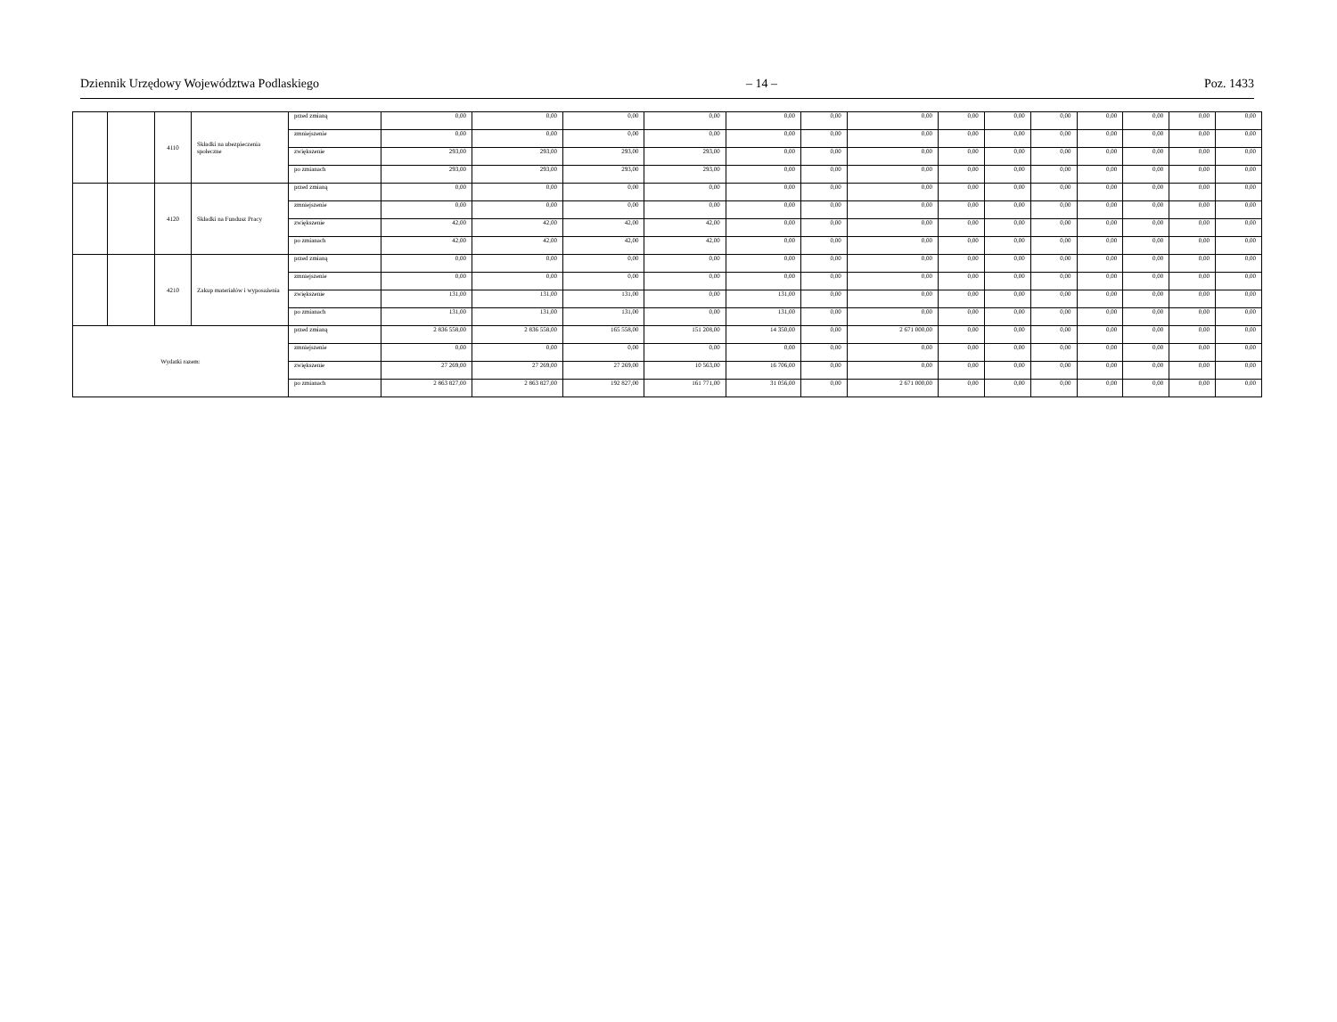Dziennik Urzędowy Województwa Podlaskiego – 14 – Poz. 1433
| | | 4110 | Składki na ubezpieczenia społeczne | przed zmianą | 0,00 | 0,00 | 0,00 | 0,00 | 0,00 | 0,00 | 0,00 | 0,00 | 0,00 | 0,00 | 0,00 | 0,00 | 0,00 | 0,00 |
| | | | | zmniejszenie | 0,00 | 0,00 | 0,00 | 0,00 | 0,00 | 0,00 | 0,00 | 0,00 | 0,00 | 0,00 | 0,00 | 0,00 | 0,00 | 0,00 |
| | | | | zwiększenie | 293,00 | 293,00 | 293,00 | 293,00 | 0,00 | 0,00 | 0,00 | 0,00 | 0,00 | 0,00 | 0,00 | 0,00 | 0,00 | 0,00 |
| | | | | po zmianach | 293,00 | 293,00 | 293,00 | 293,00 | 0,00 | 0,00 | 0,00 | 0,00 | 0,00 | 0,00 | 0,00 | 0,00 | 0,00 | 0,00 |
| | | 4120 | Składki na Fundusz Pracy | przed zmianą | 0,00 | 0,00 | 0,00 | 0,00 | 0,00 | 0,00 | 0,00 | 0,00 | 0,00 | 0,00 | 0,00 | 0,00 | 0,00 | 0,00 |
| | | | | zmniejszenie | 0,00 | 0,00 | 0,00 | 0,00 | 0,00 | 0,00 | 0,00 | 0,00 | 0,00 | 0,00 | 0,00 | 0,00 | 0,00 | 0,00 |
| | | | | zwiększenie | 42,00 | 42,00 | 42,00 | 42,00 | 0,00 | 0,00 | 0,00 | 0,00 | 0,00 | 0,00 | 0,00 | 0,00 | 0,00 | 0,00 |
| | | | | po zmianach | 42,00 | 42,00 | 42,00 | 42,00 | 0,00 | 0,00 | 0,00 | 0,00 | 0,00 | 0,00 | 0,00 | 0,00 | 0,00 | 0,00 |
| | | 4210 | Zakup materiałów i wyposażenia | przed zmianą | 0,00 | 0,00 | 0,00 | 0,00 | 0,00 | 0,00 | 0,00 | 0,00 | 0,00 | 0,00 | 0,00 | 0,00 | 0,00 | 0,00 |
| | | | | zmniejszenie | 0,00 | 0,00 | 0,00 | 0,00 | 0,00 | 0,00 | 0,00 | 0,00 | 0,00 | 0,00 | 0,00 | 0,00 | 0,00 | 0,00 |
| | | | | zwiększenie | 131,00 | 131,00 | 131,00 | 0,00 | 131,00 | 0,00 | 0,00 | 0,00 | 0,00 | 0,00 | 0,00 | 0,00 | 0,00 | 0,00 |
| | | | | po zmianach | 131,00 | 131,00 | 131,00 | 0,00 | 131,00 | 0,00 | 0,00 | 0,00 | 0,00 | 0,00 | 0,00 | 0,00 | 0,00 | 0,00 |
| Wydatki razem: | | | | przed zmianą | 2 836 558,00 | 2 836 558,00 | 165 558,00 | 151 208,00 | 14 350,00 | 0,00 | 2 671 000,00 | 0,00 | 0,00 | 0,00 | 0,00 | 0,00 | 0,00 | 0,00 |
| | | | | zmniejszenie | 0,00 | 0,00 | 0,00 | 0,00 | 0,00 | 0,00 | 0,00 | 0,00 | 0,00 | 0,00 | 0,00 | 0,00 | 0,00 | 0,00 |
| | | | | zwiększenie | 27 269,00 | 27 269,00 | 27 269,00 | 10 563,00 | 16 706,00 | 0,00 | 0,00 | 0,00 | 0,00 | 0,00 | 0,00 | 0,00 | 0,00 | 0,00 |
| | | | | po zmianach | 2 863 827,00 | 2 863 827,00 | 192 827,00 | 161 771,00 | 31 056,00 | 0,00 | 2 671 000,00 | 0,00 | 0,00 | 0,00 | 0,00 | 0,00 | 0,00 | 0,00 |